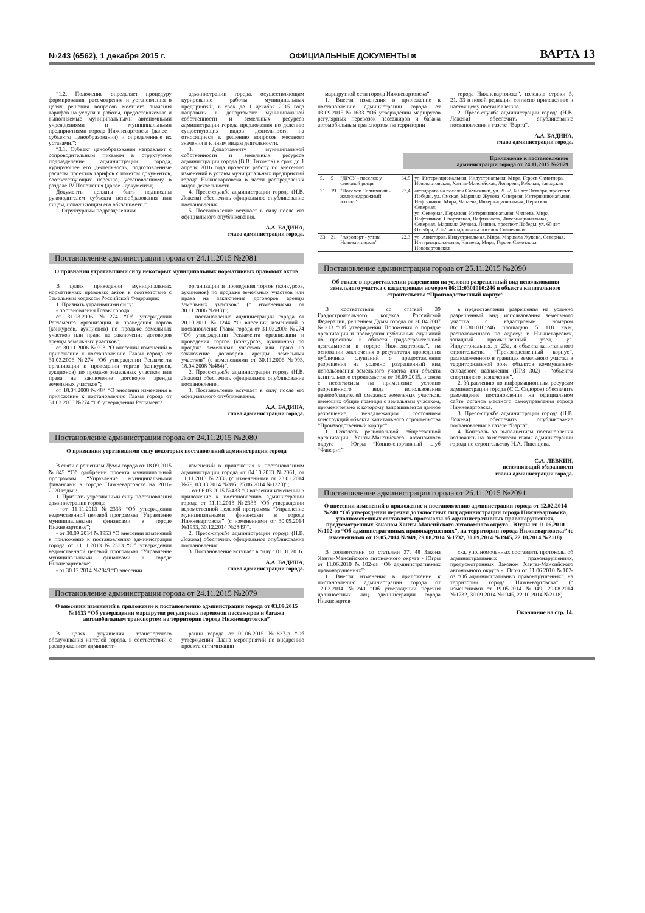№243 (6562), 1 декабря 2015 г. ОФИЦИАЛЬНЫЕ ДОКУМЕНТЫ ◙ ВАРТА 13
“1.2. Положение определяет процедуру формирования, рассмотрения и установления в целях решения вопросов местного значения тарифов на услуги и работы, предоставляемые и выполняемые муниципальными автономными учреждениями и муниципальными предприятиями города Нижневартовска (далее - субъекты ценообразования) и определенные их уставами.”;
“3.1. Субъект ценообразования направляет с сопроводительным письмом в структурное подразделение администрации города, курирующее его деятельность, подготовленные расчеты проектов тарифов с пакетом документов, соответствующих перечню, установленному в разделе IV Положения (далее - документы).
Документы должны быть подписаны руководителем субъекта ценообразования или лицом, исполняющим его обязанности.”.
2. Структурным подразделениям
администрации города, осуществляющим курирование работы муниципальных предприятий, в срок до 1 декабря 2015 года направить в департамент муниципальной собственности и земельных ресурсов администрации города предложения по делению существующих видов деятельности на относящиеся к решению вопросов местного значения и к иным видам деятельности.
3. Департаменту муниципальной собственности и земельных ресурсов администрации города (В.В. Тихонов) в срок до 1 апреля 2016 года провести работу по внесению изменений в уставы муниципальных предприятий города Нижневартовска в части распределения видов деятельности.
4. Пресс-службе администрации города (Н.В. Ложева) обеспечить официальное опубликование постановления.
5. Постановление вступает в силу после его официального опубликования.
А.А. БАДИНА,
глава администрации города.
Постановление администрации города от 24.11.2015 №2081
О признании утратившими силу некоторых муниципальных нормативных правовых актов
В целях приведения муниципальных нормативных правовых актов в соответствие с Земельным кодексом Российской Федерации:
1. Признать утратившими силу:
- постановления Главы города:
от 31.03.2006 №274 “Об утверждении Регламента организации и проведения торгов (конкурсов, аукционов) по продаже земельных участков или права на заключение договоров аренды земельных участков”;
от 30.11.2006 №993 “О внесении изменений в приложение к постановлению Главы города от 31.03.2006 №274 “Об утверждении Регламента организации и проведения торгов (конкурсов, аукционов) по продаже земельных участков или права на заключение договоров аренды земельных участков”;
от 18.04.2008 №484 “О внесении изменения в приложение к постановлению Главы города от 31.03.2006 №274 “Об утверждении Регламента
организации и проведения торгов (конкурсов, аукционов) по продаже земельных участков или права на заключение договоров аренды земельных участков” (с изменениями от 30.11.2006 №993)”;
- постановление администрации города от 20.10.2011 №1244 “О внесении изменений в постановление Главы города от 31.03.2006 №274 “Об утверждении Регламента организации и проведения торгов (конкурсов, аукционов) по продаже земельных участков или права на заключение договоров аренды земельных участков” (с изменениями от 30.11.2006 №993, 18.04.2008 №484)”.
2. Пресс-службе администрации города (Н.В. Ложева) обеспечить официальное опубликование постановления.
3. Постановление вступает в силу после его официального опубликования.
А.А. БАДИНА,
глава администрации города.
Постановление администрации города от 24.11.2015 №2080
О признании утратившими силу некоторых постановлений администрации города
В связи с решением Думы города от 18.09.2015 №845 “Об одобрении проекта муниципальной программы “Управление муниципальными финансами в городе Нижневартовске на 2016-2020 годы”:
1. Признать утратившими силу постановления администрации города:
- от 11.11.2013 №2333 “Об утверждении ведомственной целевой программы “Управление муниципальными финансами в городе Нижневартовке”;
- от 30.09.2014 №1953 “О внесении изменений в приложение к постановлению администрации города от 11.11.2013 №2333 “Об утверждении ведомственной целевой программы “Управление муниципальными финансами в городе Нижневартовске”;
- от 30.12.2014 №2849 “О внесении
изменений в приложения к постановлениям администрации города от 04.10.2013 №2061, от 11.11.2013 №2333 (с изменениями от 23.01.2014 №79, 03.03.2014 №395, 25.06.2014 №1223)”;
- от 06.03.2015 №433 “О внесении изменений в приложение к постановлению администрации города от 11.11.2013 №2333 “Об утверждении ведомственной целевой программы “Управление муниципальными финансами в городе Нижневартовске” (с изменениями от 30.09.2014 №1953, 30.12.2014 №2849)”.
2. Пресс-службе администрации города (Н.В. Ложева) обеспечить официальное опубликование постановления.
3. Постановление вступает в силу с 01.01.2016.
А.А. БАДИНА,
глава администрации города.
Постановление администрации города от 24.11.2015 №2079
О внесении изменений в приложение к постановлению администрации города от 03.09.2015 №1633 “Об утверждении маршрутов регулярных перевозок пассажиров и багажа автомобильным транспортом на территории города Нижневартовска”
В целях улучшения транспортного обслуживания жителей города, в соответствии с распоряжением администт-
рации города от 02.06.2015 №837-р “Об утверждении Плана мероприятий по внедрению проекта оптимизации
маршрутной сети города Нижневартовска”:
1. Внести изменения в приложение к постановлению администрации города от 03.09.2015 №1633 “Об утверждении маршрутов регулярных перевозок пассажиров и багажа автомобильным транспортом на территории
города Нижневартовска”, изложив строки 5, 21, 33 в новой редакции согласно приложению к настоящему постановлению.
2. Пресс-службе администрации города (Н.В. Ложева) обеспечить опубликование постановления в газете “Варта”.
А.А. БАДИНА,
глава администрации города.
Приложение к постановлению
администрации города от 24.11.2015 №2079
| 5. | 5 | "ДРСУ - поселок у северной рощи" | 34,5 | ул. Интернациональная, Индустриальная, Мира, Героев Самотлора, Нововартовская, Ханты-Мансийская, Лопарева, Рабочая, Заводская |
| 21. | 19 | "Поселок Солнечный - железнодорожный вокзал" | 27,4 | автодорога на поселок Солнечный, ул. 2П-2, 60 лет Октября, проспект Победы, ул. Омская, Маршала Жукова, Северная, Интернациональная, Нефтяников, Мира, Чапаева, Интернациональная, Пермская, Северная; ул. Северная, Пермская, Интернациональная, Чапаева, Мира, Нефтяников, Спортивная, Нефтяников, Интернациональная, Северная, Маршала Жукова, Ленина, проспект Победы, ул. 60 лет Октября, 2П-2, автодорога на поселок Солнечный |
| 33. | 31 | "Аэропорт - улица Нововартовская" | 22,3 | ул. Авиаторов, Индустриальная, Мира, Маршала Жукова, Северная, Интернациональная, Чапаева, Мира, Героев Самотлора, Нововартовская |
Постановление администрации города от 25.11.2015 №2090
Об отказе в предоставлении разрешения на условно разрешенный вид использования земельного участка с кадастровым номером 86:11:0301010:246 и объекта капитального строительства “Производственный корпус”
В соответствии со статьей 39 Градостроительного кодекса Российской Федерации, решением Думы города от 20.04.2007 №213 “Об утверждении Положения о порядке организации и проведения публичных слушаний по проектам в области градостроительной деятельности в городе Нижневартовске”, на основании заключения о результатах проведения публичных слушаний о предоставлении разрешения на условно разрешенный вид использования земельного участка или объекта капитального строительства от 16.09.2015, в связи с несогласием на применение условно разрешенного вида использования правообладателей смежных земельных участков, имеющих общие границы с земельным участком, применительно к которому запрашивается данное разрешение, ненадлежащим состоянием конструкций объекта капитального строительства “Производственный корпус”:
1. Отказать региональной общественной организации Ханты-Мансийского автономного округа – Югры “Конно-спортивный клуб “Фаворит”
в предоставлении разрешения на условно разрешенный вид использования земельного участка с кадастровым номером 86:11:0301010:246 площадью 5 118 кв.м, расположенного по адресу: г. Нижневартовск, западный промышленный узел, ул. Индустриальная, д. 23а, и объекта капитального строительства “Производственный корпус”, расположенного в границах земельного участка в территориальной зоне объектов коммунально-складского назначения (ПРЗ 302) - “объекты спортивного назначения”.
2. Управлению по информационным ресурсам администрации города (С.С. Сидоров) обеспечить размещение постановления на официальном сайте органов местного самоуправления города Нижневартовска.
3. Пресс-службе администрации города (Н.В. Ложева) обеспечить опубликование постановления в газете “Варта”.
4. Контроль за выполнением постановления возложить на заместителя главы администрации города по строительству Н.А. Пшенцова.
С.А. ЛЕВКИН,
исполняющий обязанности
главы администрации города.
Постановление администрации города от 26.11.2015 №2091
О внесении изменений в приложение к постановлению администрации города от 12.02.2014 №240 “Об утверждении перечня должностных лиц администрации города Нижневартовска, уполномоченных составлять протоколы об административных правонарушениях, предусмотренных Законом Ханты-Мансийского автономного округа - Югры от 11.06.2010 №102-оз “Об административных правонарушениях”, на территории города Нижневартовска” (с изменениями от 19.05.2014 №949, 29.08.2014 №1732, 30.09.2014 №1945, 22.10.2014 №2118)
В соответствии со статьями 37, 48 Закона Ханты-Мансийского автономного округа - Югры от 11.06.2010 №102-оз “Об административных правонарушениях”:
1. Внести изменения в приложение к постановлению администрации города от 12.02.2014 №240 “Об утверждении перечня должностных лиц администрации города Нижневартов-
ска, уполномоченных составлять протоколы об административных правонарушениях, предусмотренных Законом Ханты-Мансийского автономного округа - Югры от 11.06.2010 №102-оз “Об административных правонарушениях”, на территории города Нижневартовска” (с изменениями от 19.05.2014 №949, 29.08.2014 №1732, 30.09.2014 №1945, 22.10.2014 №2118):
Окончание на стр. 14.